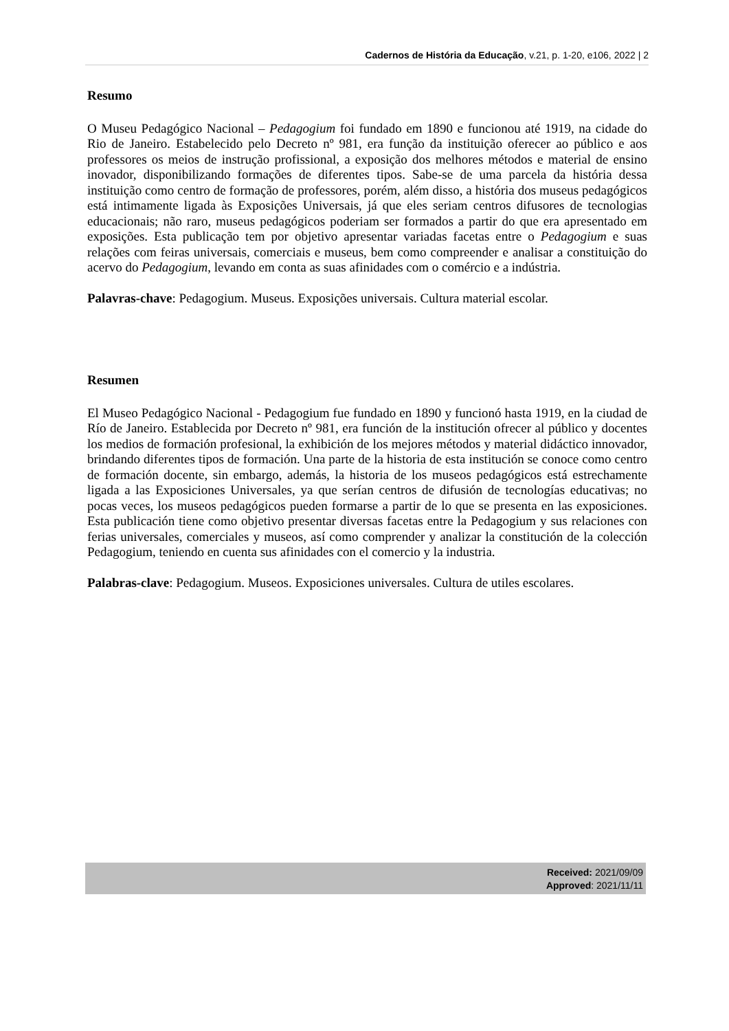Cadernos de História da Educação, v.21, p. 1-20, e106, 2022 | 2
Resumo
O Museu Pedagógico Nacional – Pedagogium foi fundado em 1890 e funcionou até 1919, na cidade do Rio de Janeiro. Estabelecido pelo Decreto nº 981, era função da instituição oferecer ao público e aos professores os meios de instrução profissional, a exposição dos melhores métodos e material de ensino inovador, disponibilizando formações de diferentes tipos. Sabe-se de uma parcela da história dessa instituição como centro de formação de professores, porém, além disso, a história dos museus pedagógicos está intimamente ligada às Exposições Universais, já que eles seriam centros difusores de tecnologias educacionais; não raro, museus pedagógicos poderiam ser formados a partir do que era apresentado em exposições. Esta publicação tem por objetivo apresentar variadas facetas entre o Pedagogium e suas relações com feiras universais, comerciais e museus, bem como compreender e analisar a constituição do acervo do Pedagogium, levando em conta as suas afinidades com o comércio e a indústria.
Palavras-chave: Pedagogium. Museus. Exposições universais. Cultura material escolar.
Resumen
El Museo Pedagógico Nacional - Pedagogium fue fundado en 1890 y funcionó hasta 1919, en la ciudad de Río de Janeiro. Establecida por Decreto nº 981, era función de la institución ofrecer al público y docentes los medios de formación profesional, la exhibición de los mejores métodos y material didáctico innovador, brindando diferentes tipos de formación. Una parte de la historia de esta institución se conoce como centro de formación docente, sin embargo, además, la historia de los museos pedagógicos está estrechamente ligada a las Exposiciones Universales, ya que serían centros de difusión de tecnologías educativas; no pocas veces, los museos pedagógicos pueden formarse a partir de lo que se presenta en las exposiciones. Esta publicación tiene como objetivo presentar diversas facetas entre la Pedagogium y sus relaciones con ferias universales, comerciales y museos, así como comprender y analizar la constitución de la colección Pedagogium, teniendo en cuenta sus afinidades con el comercio y la industria.
Palabras-clave: Pedagogium. Museos. Exposiciones universales. Cultura de utiles escolares.
Received: 2021/09/09
Approved: 2021/11/11